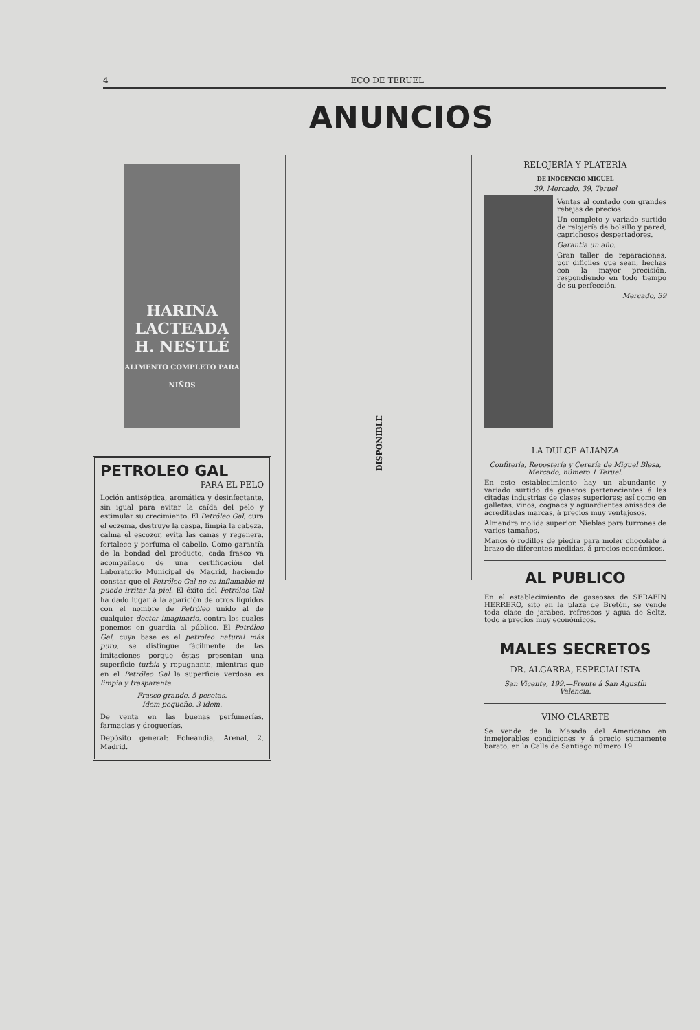4 ECO DE TERUEL
ANUNCIOS
HARINA LACTEADA H. NESTLÉ
ALIMENTO COMPLETO PARA NIÑOS
PETROLEO GAL
PARA EL PELO
Loción antiséptica, aromática y desinfectante, sin igual para evitar la caída del pelo y estimular su crecimiento. El Petróleo Gal, cura el eczema, destruye la caspa, limpia la cabeza, calma el escozor, evita las canas y regenera, fortalece y perfuma el cabello. Como garantía de la bondad del producto, cada frasco va acompañado de una certificación del Laboratorio Municipal de Madrid, haciendo constar que el Petróleo Gal no es inflamable ni puede irritar la piel. El éxito del Petróleo Gal ha dado lugar á la aparición de otros líquidos con el nombre de Petróleo unido al de cualquier doctor imaginario, contra los cuales ponemos en guardia al público. El Petróleo Gal, cuya base es el petróleo natural más puro, se distingue fácilmente de las imitaciones porque éstas presentan una superficie turbia y repugnante, mientras que en el Petróleo Gal la superficie verdosa es limpia y trasparente.
Frasco grande, 5 pesetas.
Idem pequeño, 3 idem.
De venta en las buenas perfumerías, farmacias y droguerías.
Depósito general: Echeandia, Arenal, 2, Madrid.
DISPONIBLE
RELOJERÍA Y PLATERÍA
DE INOCENCIO MIGUEL
39, Mercado, 39, Teruel
Ventas al contado con grandes rebajas de precios.
Un completo y variado surtido de relojería de bolsillo y pared, caprichosos despertadores.
Garantía un año.
Gran taller de reparaciones, por difíciles que sean, hechas con la mayor precisión, respondiendo en todo tiempo de su perfección.
Mercado, 39
LA DULCE ALIANZA
Confitería, Repostería y Cerería de Miguel Blesa, Mercado, número 1 Teruel.
En este establecimiento hay un abundante y variado surtido de géneros pertenecientes á las citadas industrias de clases superiores; así como en galletas, vinos, cognacs y aguardientes anisados de acreditadas marcas, á precios muy ventajosos.
Almendra molida superior. Nieblas para turrones de varios tamaños.
Manos ó rodillos de piedra para moler chocolate á brazo de diferentes medidas, á precios económicos.
AL PUBLICO
En el establecimiento de gaseosas de SERAFIN HERRERO, sito en la plaza de Bretón, se vende toda clase de jarabes, refrescos y agua de Seltz, todo á precios muy económicos.
MALES SECRETOS
DR. ALGARRA, ESPECIALISTA
San Vicente, 199.—Frente á San Agustín
Valencia.
VINO CLARETE
Se vende de la Masada del Americano en inmejorables condiciones y á precio sumamente barato, en la Calle de Santiago número 19.